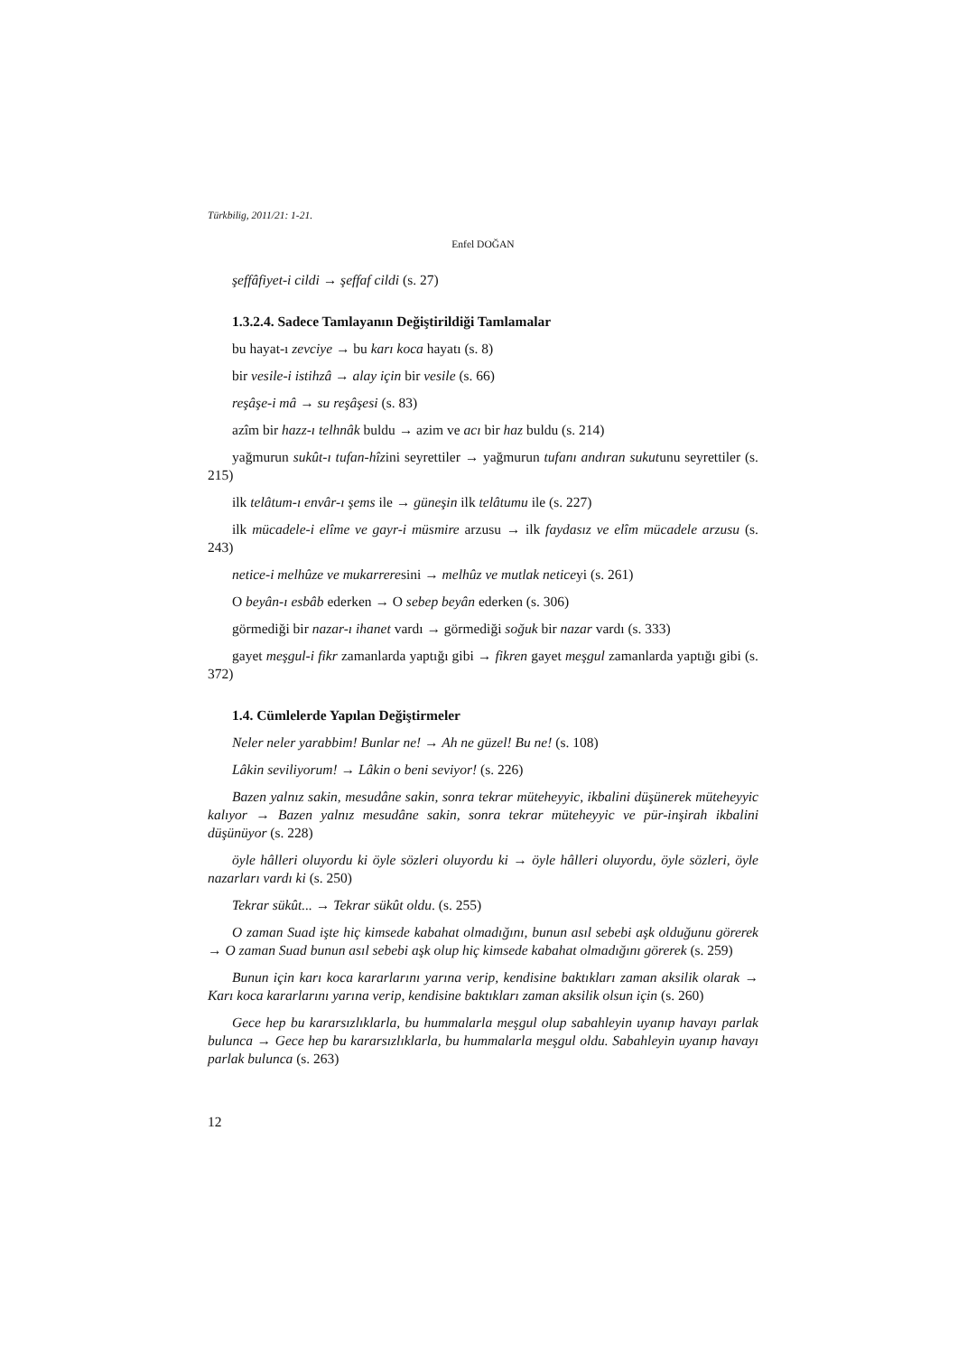Türkbilig, 2011/21: 1-21.
Enfel DOĞAN
şeffâfiyet-i cildi → şeffaf cildi (s. 27)
1.3.2.4. Sadece Tamlayanın Değiştirildiği Tamlamalar
bu hayat-ı zevciye → bu karı koca hayatı (s. 8)
bir vesile-i istihzâ → alay için bir vesile (s. 66)
reşâşe-i mâ → su reşâşesi (s. 83)
azîm bir hazz-ı telhnâk buldu → azim ve acı bir haz buldu (s. 214)
yağmurun sukût-ı tufan-hîzini seyrettiler → yağmurun tufanı andıran sukutunu seyrettiler (s. 215)
ilk telâtum-ı envâr-ı şems ile → güneşin ilk telâtumu ile (s. 227)
ilk mücadele-i elîme ve gayr-i müsmire arzusu → ilk faydasız ve elîm mücadele arzusu (s. 243)
netice-i melhûze ve mukarreresini → melhûz ve mutlak neticeyi (s. 261)
O beyân-ı esbâb ederken → O sebep beyân ederken (s. 306)
görmediği bir nazar-ı ihanet vardı → görmediği soğuk bir nazar vardı (s. 333)
gayet meşgul-i fikr zamanlarda yaptığı gibi → fikren gayet meşgul zamanlarda yaptığı gibi (s. 372)
1.4. Cümlelerde Yapılan Değiştirmeler
Neler neler yarabbim! Bunlar ne! → Ah ne güzel! Bu ne! (s. 108)
Lâkin seviliyorum! → Lâkin o beni seviyor! (s. 226)
Bazen yalnız sakin, mesudâne sakin, sonra tekrar müteheyyic, ikbalini düşünerek müteheyyic kalıyor → Bazen yalnız mesudâne sakin, sonra tekrar müteheyyic ve pür-inşirah ikbalini düşünüyor (s. 228)
öyle hâlleri oluyordu ki öyle sözleri oluyordu ki → öyle hâlleri oluyordu, öyle sözleri, öyle nazarları vardı ki (s. 250)
Tekrar sükût... → Tekrar sükût oldu. (s. 255)
O zaman Suad işte hiç kimsede kabahat olmadığını, bunun asıl sebebi aşk olduğunu görerek → O zaman Suad bunun asıl sebebi aşk olup hiç kimsede kabahat olmadığını görerek (s. 259)
Bunun için karı koca kararlarını yarına verip, kendisine baktıkları zaman aksilik olarak → Karı koca kararlarını yarına verip, kendisine baktıkları zaman aksilik olsun için (s. 260)
Gece hep bu kararsızlıklarla, bu hummalarla meşgul olup sabahleyin uyanıp havayı parlak bulunca → Gece hep bu kararsızlıklarla, bu hummalarla meşgul oldu. Sabahleyin uyanıp havayı parlak bulunca (s. 263)
12